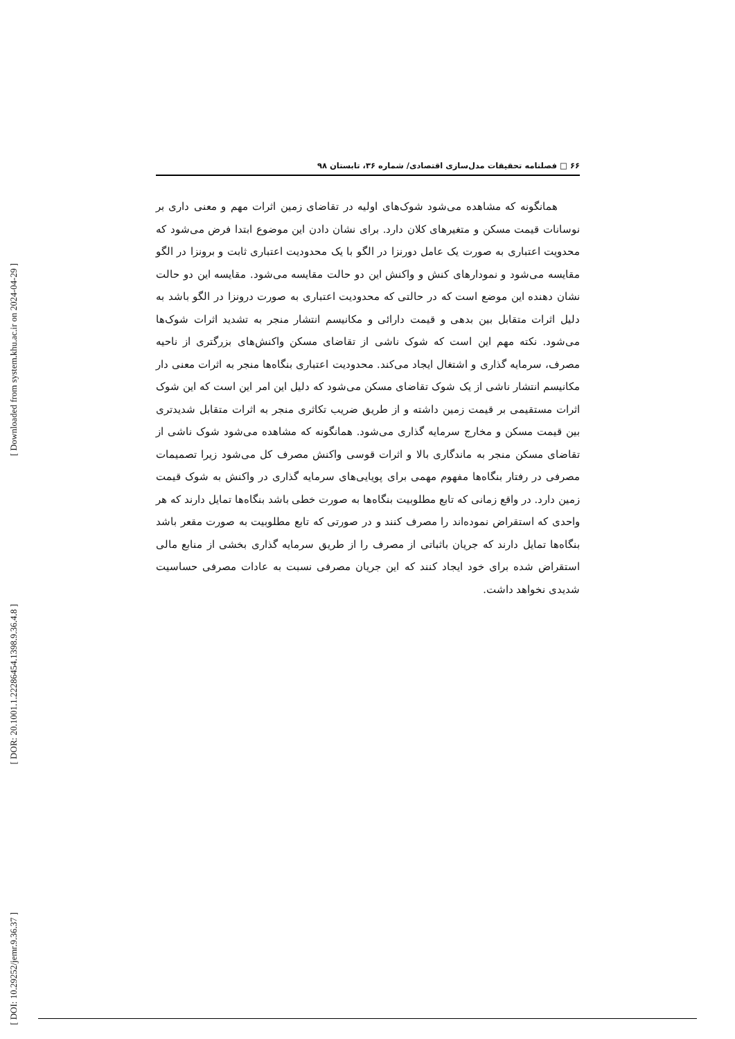[ Downloaded from system.khu.ac.ir on 2024-04-29 ]
[ DOR: 20.1001.1.22286454.1398.9.36.4.8 ]
[ DOI: 10.29252/jemr.9.36.37 ]
۶۶ □ فصلنامه تحقیقات مدل‌سازی اقتصادی/ شماره ۳۶، تابستان ۹۸
همانگونه که مشاهده می‌شود شوک‌های اولیه در تقاضای زمین اثرات مهم و معنی داری بر نوسانات قیمت مسکن و متغیرهای کلان دارد. برای نشان دادن این موضوع ابتدا فرض می‌شود که محدویت اعتباری به صورت یک عامل دورنزا در الگو با یک محدودیت اعتباری ثابت و برونزا در الگو مقایسه می‌شود و نمودارهای کنش و واکنش این دو حالت مقایسه می‌شود. مقایسه این دو حالت نشان دهنده این موضع است که در حالتی که محدودیت اعتباری به صورت درونزا در الگو باشد به دلیل اثرات متقابل بین بدهی و قیمت دارائی و مکانیسم انتشار منجر به تشدید اثرات شوک‌ها می‌شود. نکته مهم این است که شوک ناشی از تقاضای مسکن واکنش‌های بزرگتری از ناحیه مصرف، سرمایه گذاری و اشتغال ایجاد می‌کند. محدودیت اعتباری بنگاه‌ها منجر به اثرات معنی دار مکانیسم انتشار ناشی از یک شوک تقاضای مسکن می‌شود که دلیل این امر این است که این شوک اثرات مستقیمی بر قیمت زمین داشته و از طریق ضریب تکاثری منجر به اثرات متقابل شدیدتری بین قیمت مسکن و مخارج سرمایه گذاری می‌شود. همانگونه که مشاهده می‌شود شوک ناشی از تقاضای مسکن منجر به ماندگاری بالا و اثرات قوسی واکنش مصرف کل می‌شود زیرا تصمیمات مصرفی در رفتار بنگاه‌ها مفهوم مهمی برای پویایی‌های سرمایه گذاری در واکنش به شوک قیمت زمین دارد. در واقع زمانی که تابع مطلوبیت بنگاه‌ها به صورت خطی باشد بنگاه‌ها تمایل دارند که هر واحدی که استقراض نموده‌اند را مصرف کنند و در صورتی که تابع مطلوبیت به صورت مقعر باشد بنگاه‌ها تمایل دارند که جریان باثباتی از مصرف را از طریق سرمایه گذاری بخشی از منابع مالی استقراض شده برای خود ایجاد کنند که این جریان مصرفی نسبت به عادات مصرفی حساسیت شدیدی نخواهد داشت.